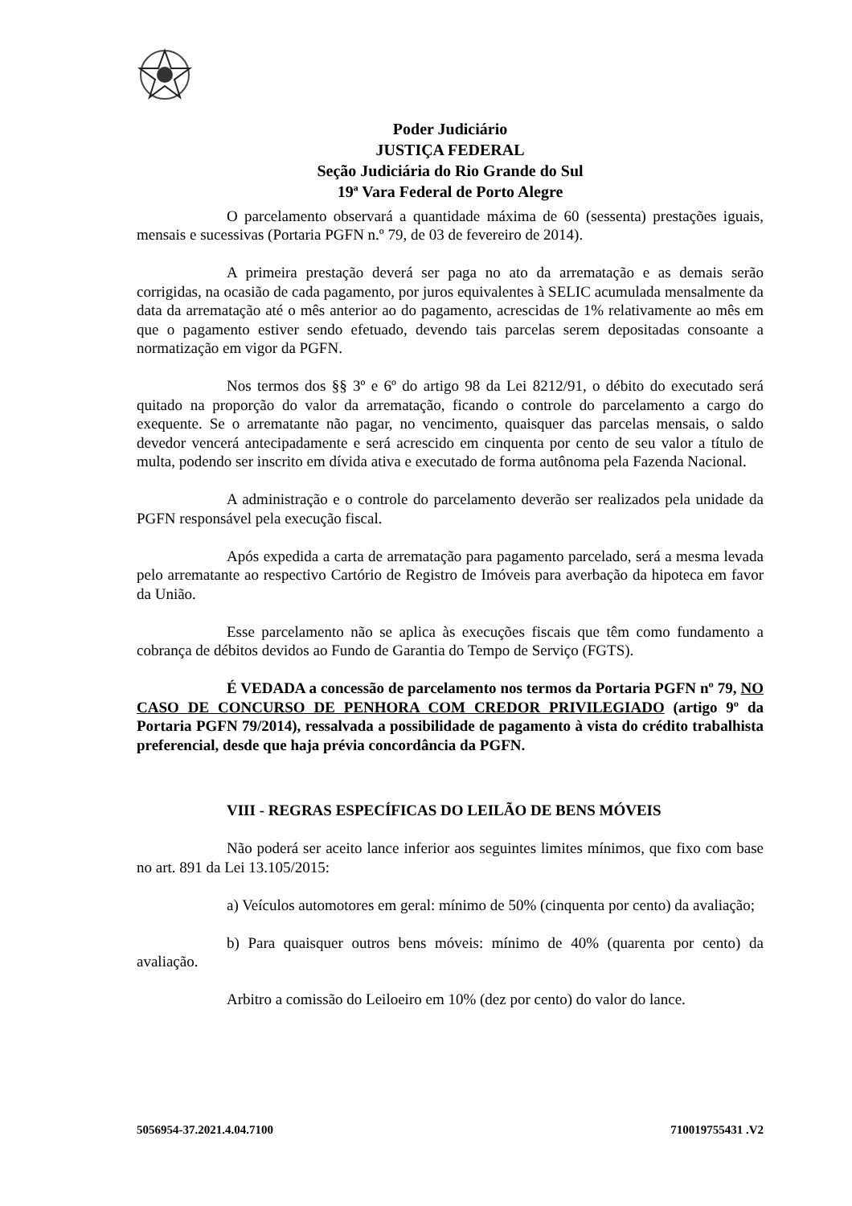Poder Judiciário
JUSTIÇA FEDERAL
Seção Judiciária do Rio Grande do Sul
19ª Vara Federal de Porto Alegre
O parcelamento observará a quantidade máxima de 60 (sessenta) prestações iguais, mensais e sucessivas (Portaria PGFN n.º 79, de 03 de fevereiro de 2014).
A primeira prestação deverá ser paga no ato da arrematação e as demais serão corrigidas, na ocasião de cada pagamento, por juros equivalentes à SELIC acumulada mensalmente da data da arrematação até o mês anterior ao do pagamento, acrescidas de 1% relativamente ao mês em que o pagamento estiver sendo efetuado, devendo tais parcelas serem depositadas consoante a normatização em vigor da PGFN.
Nos termos dos §§ 3º e 6º do artigo 98 da Lei 8212/91, o débito do executado será quitado na proporção do valor da arrematação, ficando o controle do parcelamento a cargo do exequente. Se o arrematante não pagar, no vencimento, quaisquer das parcelas mensais, o saldo devedor vencerá antecipadamente e será acrescido em cinquenta por cento de seu valor a título de multa, podendo ser inscrito em dívida ativa e executado de forma autônoma pela Fazenda Nacional.
A administração e o controle do parcelamento deverão ser realizados pela unidade da PGFN responsável pela execução fiscal.
Após expedida a carta de arrematação para pagamento parcelado, será a mesma levada pelo arrematante ao respectivo Cartório de Registro de Imóveis para averbação da hipoteca em favor da União.
Esse parcelamento não se aplica às execuções fiscais que têm como fundamento a cobrança de débitos devidos ao Fundo de Garantia do Tempo de Serviço (FGTS).
É VEDADA a concessão de parcelamento nos termos da Portaria PGFN nº 79, NO CASO DE CONCURSO DE PENHORA COM CREDOR PRIVILEGIADO (artigo 9º da Portaria PGFN 79/2014), ressalvada a possibilidade de pagamento à vista do crédito trabalhista preferencial, desde que haja prévia concordância da PGFN.
VIII - REGRAS ESPECÍFICAS DO LEILÃO DE BENS MÓVEIS
Não poderá ser aceito lance inferior aos seguintes limites mínimos, que fixo com base no art. 891 da Lei 13.105/2015:
a) Veículos automotores em geral: mínimo de 50% (cinquenta por cento) da avaliação;
b) Para quaisquer outros bens móveis: mínimo de 40% (quarenta por cento) da avaliação.
Arbitro a comissão do Leiloeiro em 10% (dez por cento) do valor do lance.
5056954-37.2021.4.04.7100 710019755431 .V2